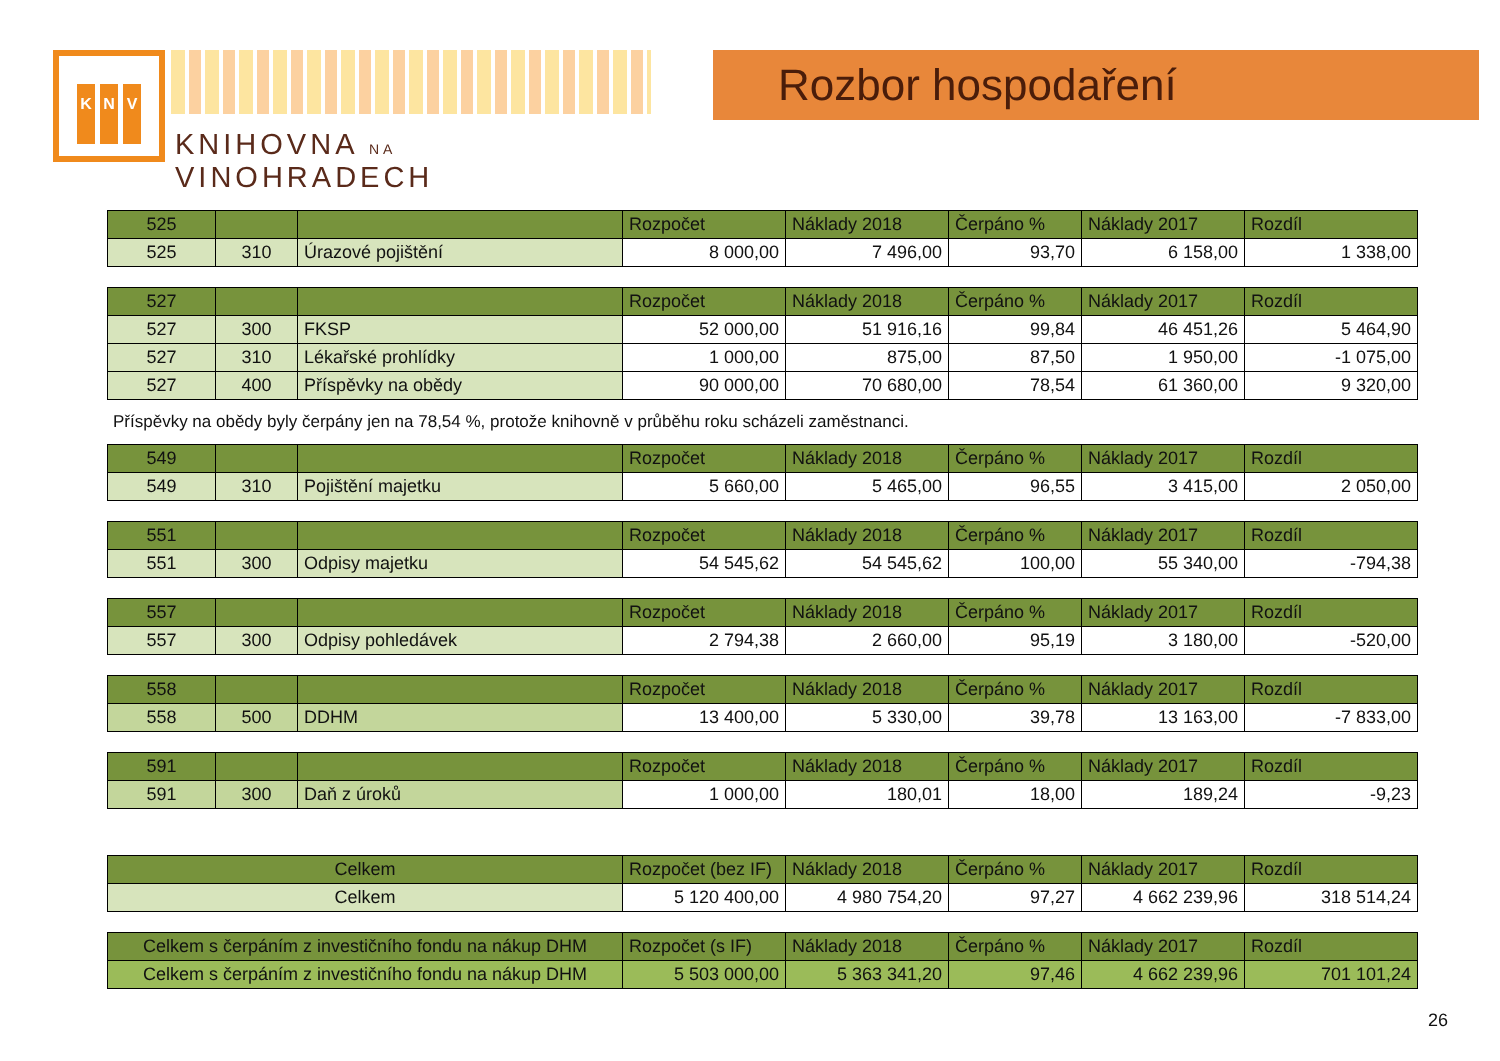K N V
KNIHOVNA NA VINOHRADECH
Rozbor hospodaření
| 525 | | | Rozpočet | Náklady 2018 | Čerpáno % | Náklady 2017 | Rozdíl |
| --- | --- | --- | --- | --- | --- | --- | --- |
| 525 | 310 | Úrazové pojištění | 8 000,00 | 7 496,00 | 93,70 | 6 158,00 | 1 338,00 |
| 527 | | | Rozpočet | Náklady 2018 | Čerpáno % | Náklady 2017 | Rozdíl |
| --- | --- | --- | --- | --- | --- | --- | --- |
| 527 | 300 | FKSP | 52 000,00 | 51 916,16 | 99,84 | 46 451,26 | 5 464,90 |
| 527 | 310 | Lékařské prohlídky | 1 000,00 | 875,00 | 87,50 | 1 950,00 | -1 075,00 |
| 527 | 400 | Příspěvky na obědy | 90 000,00 | 70 680,00 | 78,54 | 61 360,00 | 9 320,00 |
Příspěvky na obědy byly čerpány jen na 78,54 %, protože knihovně v průběhu roku scházeli zaměstnanci.
| 549 | | | Rozpočet | Náklady 2018 | Čerpáno % | Náklady 2017 | Rozdíl |
| --- | --- | --- | --- | --- | --- | --- | --- |
| 549 | 310 | Pojištění majetku | 5 660,00 | 5 465,00 | 96,55 | 3 415,00 | 2 050,00 |
| 551 | | | Rozpočet | Náklady 2018 | Čerpáno % | Náklady 2017 | Rozdíl |
| --- | --- | --- | --- | --- | --- | --- | --- |
| 551 | 300 | Odpisy majetku | 54 545,62 | 54 545,62 | 100,00 | 55 340,00 | -794,38 |
| 557 | | | Rozpočet | Náklady 2018 | Čerpáno % | Náklady 2017 | Rozdíl |
| --- | --- | --- | --- | --- | --- | --- | --- |
| 557 | 300 | Odpisy pohledávek | 2 794,38 | 2 660,00 | 95,19 | 3 180,00 | -520,00 |
| 558 | | | Rozpočet | Náklady 2018 | Čerpáno % | Náklady 2017 | Rozdíl |
| --- | --- | --- | --- | --- | --- | --- | --- |
| 558 | 500 | DDHM | 13 400,00 | 5 330,00 | 39,78 | 13 163,00 | -7 833,00 |
| 591 | | | Rozpočet | Náklady 2018 | Čerpáno % | Náklady 2017 | Rozdíl |
| --- | --- | --- | --- | --- | --- | --- | --- |
| 591 | 300 | Daň z úroků | 1 000,00 | 180,01 | 18,00 | 189,24 | -9,23 |
| Celkem | Rozpočet (bez IF) | Náklady 2018 | Čerpáno % | Náklady 2017 | Rozdíl |
| --- | --- | --- | --- | --- | --- |
| Celkem | 5 120 400,00 | 4 980 754,20 | 97,27 | 4 662 239,96 | 318 514,24 |
| Celkem s čerpáním z investičního fondu na nákup DHM | Rozpočet (s IF) | Náklady 2018 | Čerpáno % | Náklady 2017 | Rozdíl |
| --- | --- | --- | --- | --- | --- |
| Celkem s čerpáním z investičního fondu na nákup DHM | 5 503 000,00 | 5 363 341,20 | 97,46 | 4 662 239,96 | 701 101,24 |
26